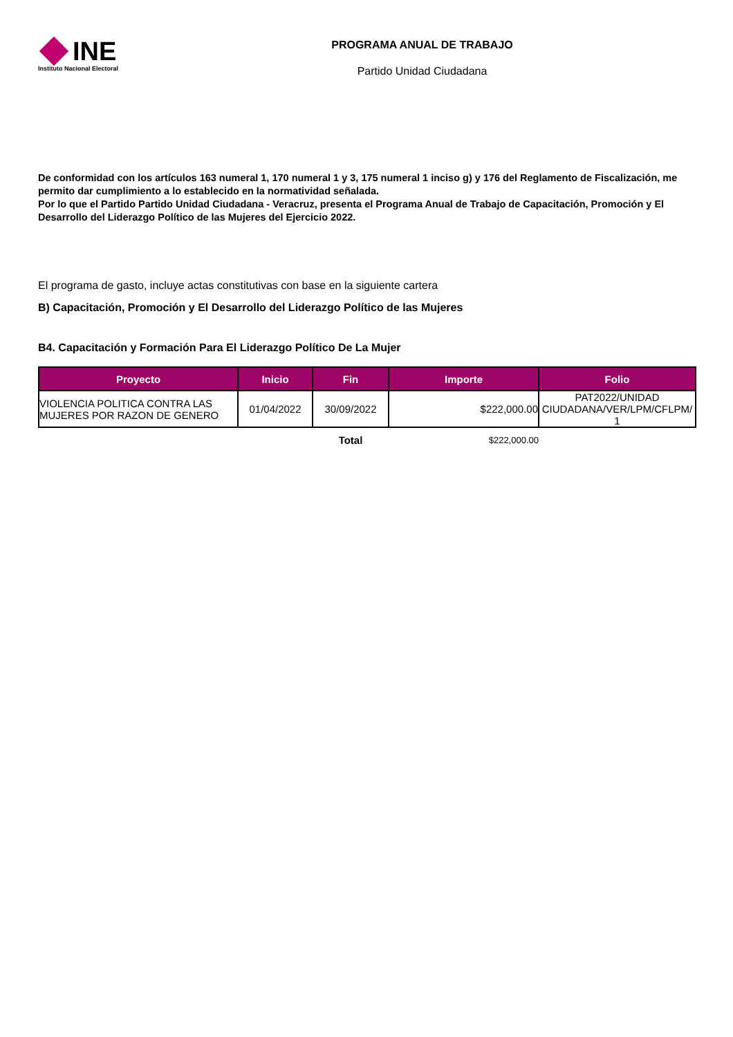INE
Instituto Nacional Electoral
PROGRAMA ANUAL DE TRABAJO
Partido Unidad Ciudadana
De conformidad con los artículos 163 numeral 1, 170 numeral 1 y 3, 175 numeral 1 inciso g) y 176 del Reglamento de Fiscalización, me permito dar cumplimiento a lo establecido en la normatividad señalada.
Por lo que el Partido Partido Unidad Ciudadana - Veracruz, presenta el Programa Anual de Trabajo de Capacitación, Promoción y El Desarrollo del Liderazgo Político de las Mujeres del Ejercicio 2022.
El programa de gasto, incluye actas constitutivas con base en la siguiente cartera
B) Capacitación, Promoción y El Desarrollo del Liderazgo Político de las Mujeres
B4. Capacitación y Formación Para El Liderazgo Político De La Mujer
| Proyecto | Inicio | Fin | Importe | Folio |
| --- | --- | --- | --- | --- |
| VIOLENCIA POLITICA CONTRA LAS MUJERES POR RAZON DE GENERO | 01/04/2022 | 30/09/2022 | $222,000.00 | PAT2022/UNIDAD CIUDADANA/VER/LPM/CFLPM/ 1 |
| | | Total | $222,000.00 | |